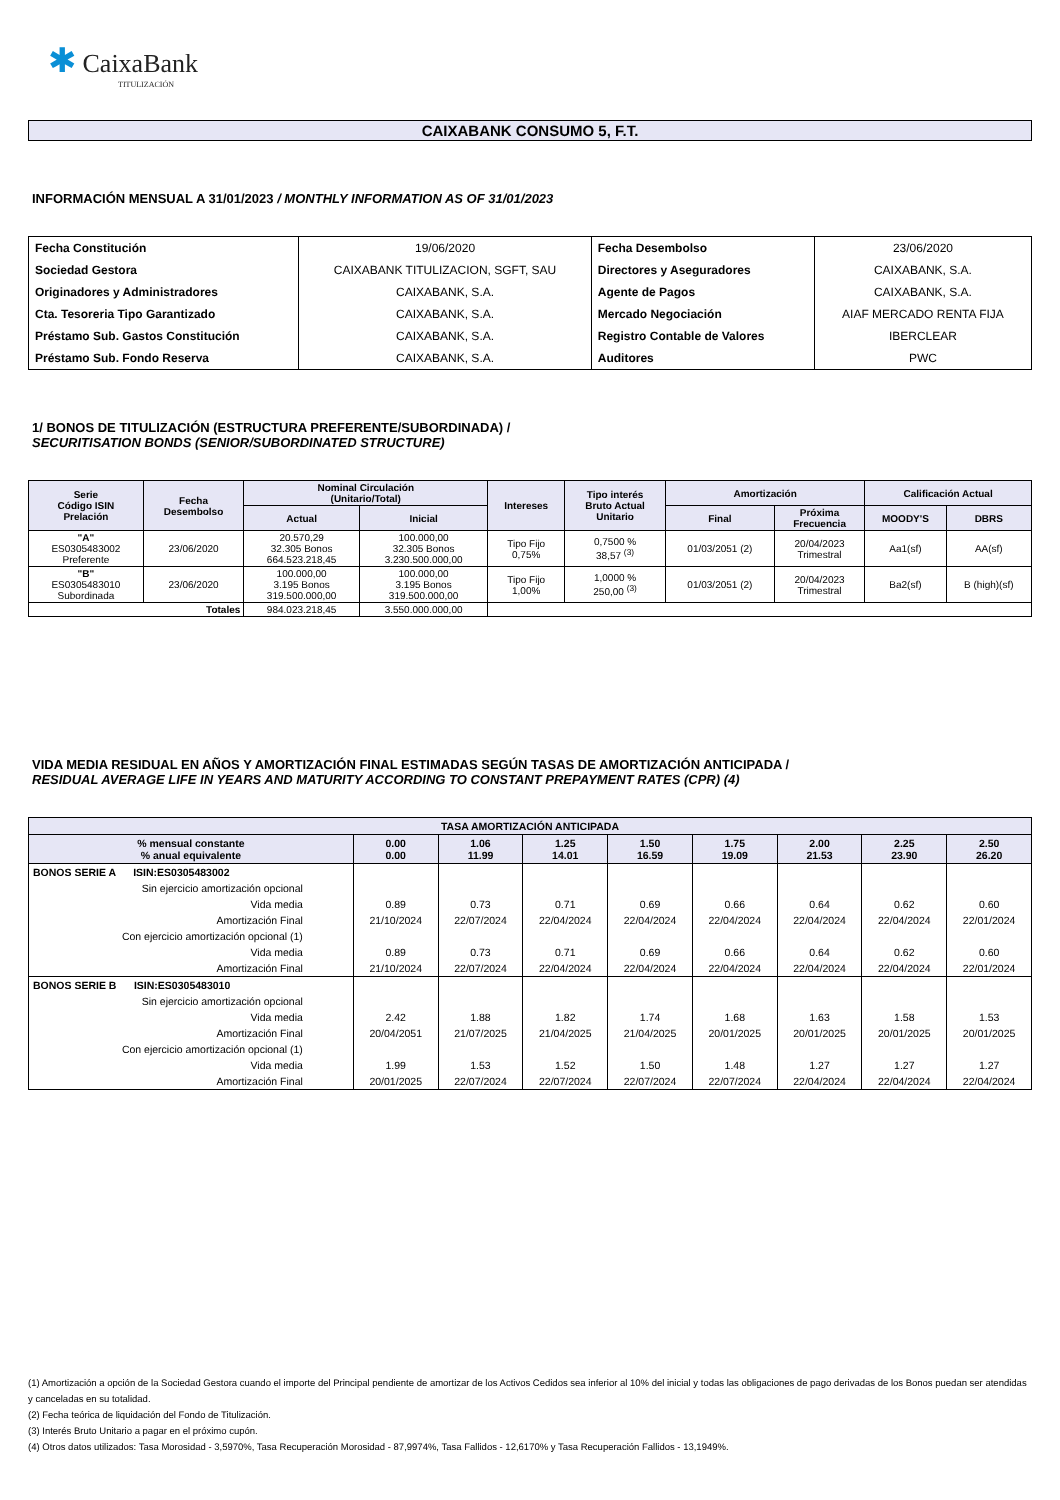✱ CaixaBank
TITULIZACIÓN
CAIXABANK CONSUMO 5, F.T.
INFORMACIÓN MENSUAL A 31/01/2023 / MONTHLY INFORMATION AS OF 31/01/2023
| Fecha Constitución | 19/06/2020 | Fecha Desembolso | 23/06/2020 |
| Sociedad Gestora | CAIXABANK TITULIZACION, SGFT, SAU | Directores y Aseguradores | CAIXABANK, S.A. |
| Originadores y Administradores | CAIXABANK, S.A. | Agente de Pagos | CAIXABANK, S.A. |
| Cta. Tesoreria Tipo Garantizado | CAIXABANK, S.A. | Mercado Negociación | AIAF MERCADO RENTA FIJA |
| Préstamo Sub. Gastos Constitución | CAIXABANK, S.A. | Registro Contable de Valores | IBERCLEAR |
| Préstamo Sub. Fondo Reserva | CAIXABANK, S.A. | Auditores | PWC |
1/ BONOS DE TITULIZACIÓN (ESTRUCTURA PREFERENTE/SUBORDINADA) /
SECURITISATION BONDS (SENIOR/SUBORDINATED STRUCTURE)
| Serie Código ISIN Prelación | Fecha Desembolso | Nominal Circulación (Unitario/Total) | | Intereses | Tipo interés Bruto Actual Unitario | Amortización | | Calificación Actual | |
| --- | --- | --- | --- | --- | --- | --- | --- | --- | --- |
| | | Actual | Inicial | | | Final | Próxima Frecuencia | MOODY'S | DBRS |
| "A" ES0305483002 Preferente | 23/06/2020 | 20.570,29 32.305 Bonos 664.523.218,45 | 100.000,00 32.305 Bonos 3.230.500.000,00 | Tipo Fijo 0,75% | 0,7500 % 38,57 <sup>(3)</sup> | 01/03/2051 (2) | 20/04/2023 Trimestral | Aa1(sf) | AA(sf) |
| "B" ES0305483010 Subordinada | 23/06/2020 | 100.000,00 3.195 Bonos 319.500.000,00 | 100.000,00 3.195 Bonos 319.500.000,00 | Tipo Fijo 1,00% | 1,0000 % 250,00 <sup>(3)</sup> | 01/03/2051 (2) | 20/04/2023 Trimestral | Ba2(sf) | B (high)(sf) |
| Totales | | 984.023.218,45 | 3.550.000.000,00 | | | | | | |
VIDA MEDIA RESIDUAL EN AÑOS Y AMORTIZACIÓN FINAL ESTIMADAS SEGÚN TASAS DE AMORTIZACIÓN ANTICIPADA /
RESIDUAL AVERAGE LIFE IN YEARS AND MATURITY ACCORDING TO CONSTANT PREPAYMENT RATES (CPR) (4)
| TASA AMORTIZACIÓN ANTICIPADA | | | | | | | | |
| --- | --- | --- | --- | --- | --- | --- | --- | --- |
| % mensual constante % anual equivalente | 0.00 0.00 | 1.06 11.99 | 1.25 14.01 | 1.50 16.59 | 1.75 19.09 | 2.00 21.53 | 2.25 23.90 | 2.50 26.20 |
| BONOS SERIE A ISIN:ES0305483002 | | | | | | | | |
| Sin ejercicio amortización opcional | | | | | | | | |
| Vida media | 0.89 | 0.73 | 0.71 | 0.69 | 0.66 | 0.64 | 0.62 | 0.60 |
| Amortización Final | 21/10/2024 | 22/07/2024 | 22/04/2024 | 22/04/2024 | 22/04/2024 | 22/04/2024 | 22/04/2024 | 22/01/2024 |
| Con ejercicio amortización opcional (1) | | | | | | | | |
| Vida media | 0.89 | 0.73 | 0.71 | 0.69 | 0.66 | 0.64 | 0.62 | 0.60 |
| Amortización Final | 21/10/2024 | 22/07/2024 | 22/04/2024 | 22/04/2024 | 22/04/2024 | 22/04/2024 | 22/04/2024 | 22/01/2024 |
| BONOS SERIE B ISIN:ES0305483010 | | | | | | | | |
| Sin ejercicio amortización opcional | | | | | | | | |
| Vida media | 2.42 | 1.88 | 1.82 | 1.74 | 1.68 | 1.63 | 1.58 | 1.53 |
| Amortización Final | 20/04/2051 | 21/07/2025 | 21/04/2025 | 21/04/2025 | 20/01/2025 | 20/01/2025 | 20/01/2025 | 20/01/2025 |
| Con ejercicio amortización opcional (1) | | | | | | | | |
| Vida media | 1.99 | 1.53 | 1.52 | 1.50 | 1.48 | 1.27 | 1.27 | 1.27 |
| Amortización Final | 20/01/2025 | 22/07/2024 | 22/07/2024 | 22/07/2024 | 22/07/2024 | 22/04/2024 | 22/04/2024 | 22/04/2024 |
(1) Amortización a opción de la Sociedad Gestora cuando el importe del Principal pendiente de amortizar de los Activos Cedidos sea inferior al 10% del inicial y todas las obligaciones de pago derivadas de los Bonos puedan ser atendidas y canceladas en su totalidad.
(2) Fecha teórica de liquidación del Fondo de Titulización.
(3) Interés Bruto Unitario a pagar en el próximo cupón.
(4) Otros datos utilizados: Tasa Morosidad - 3,5970%, Tasa Recuperación Morosidad - 87,9974%, Tasa Fallidos - 12,6170% y Tasa Recuperación Fallidos - 13,1949%.